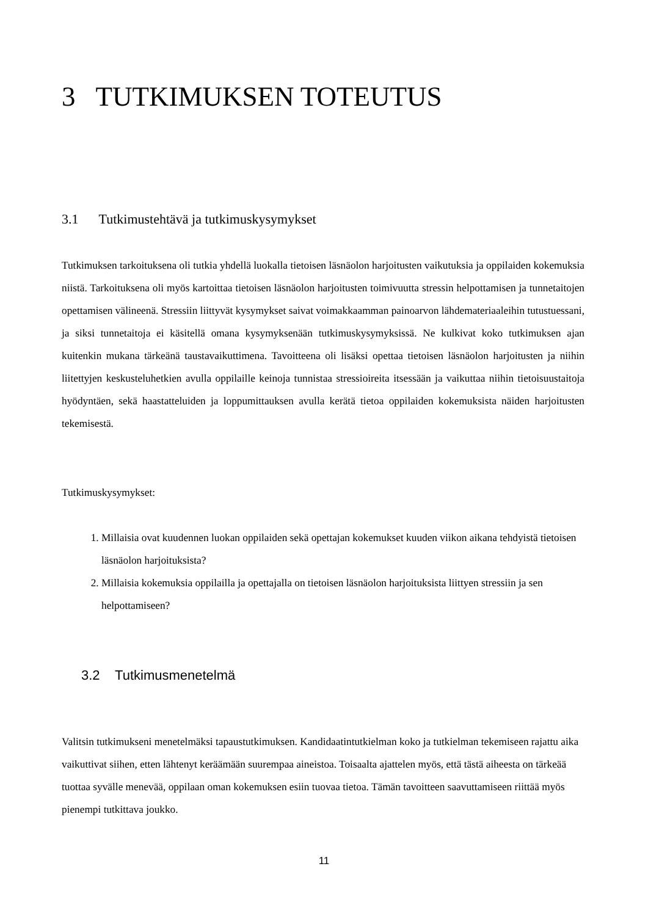3 TUTKIMUKSEN TOTEUTUS
3.1 Tutkimustehtävä ja tutkimuskysymykset
Tutkimuksen tarkoituksena oli tutkia yhdellä luokalla tietoisen läsnäolon harjoitusten vaikutuksia ja oppilaiden kokemuksia niistä. Tarkoituksena oli myös kartoittaa tietoisen läsnäolon harjoitusten toimivuutta stressin helpottamisen ja tunnetaitojen opettamisen välineenä. Stressiin liittyvät kysymykset saivat voimakkaamman painoarvon lähdemateriaaleihin tutustuessani, ja siksi tunnetaitoja ei käsitellä omana kysymyksenään tutkimuskysymyksissä. Ne kulkivat koko tutkimuksen ajan kuitenkin mukana tärkeänä taustavaikuttimena. Tavoitteena oli lisäksi opettaa tietoisen läsnäolon harjoitusten ja niihin liitettyjen keskusteluhetkien avulla oppilaille keinoja tunnistaa stressioireita itsessään ja vaikuttaa niihin tietoisuustaitoja hyödyntäen, sekä haastatteluiden ja loppumittauksen avulla kerätä tietoa oppilaiden kokemuksista näiden harjoitusten tekemisestä.
Tutkimuskysymykset:
1. Millaisia ovat kuudennen luokan oppilaiden sekä opettajan kokemukset kuuden viikon aikana tehdyistä tietoisen läsnäolon harjoituksista?
2. Millaisia kokemuksia oppilailla ja opettajalla on tietoisen läsnäolon harjoituksista liittyen stressiin ja sen helpottamiseen?
3.2 Tutkimusmenetelmä
Valitsin tutkimukseni menetelmäksi tapaustutkimuksen. Kandidaatintutkielman koko ja tutkielman tekemiseen rajattu aika vaikuttivat siihen, etten lähtenyt keräämään suurempaa aineistoa. Toisaalta ajattelen myös, että tästä aiheesta on tärkeää tuottaa syvälle menevää, oppilaan oman kokemuksen esiin tuovaa tietoa. Tämän tavoitteen saavuttamiseen riittää myös pienempi tutkittava joukko.
11